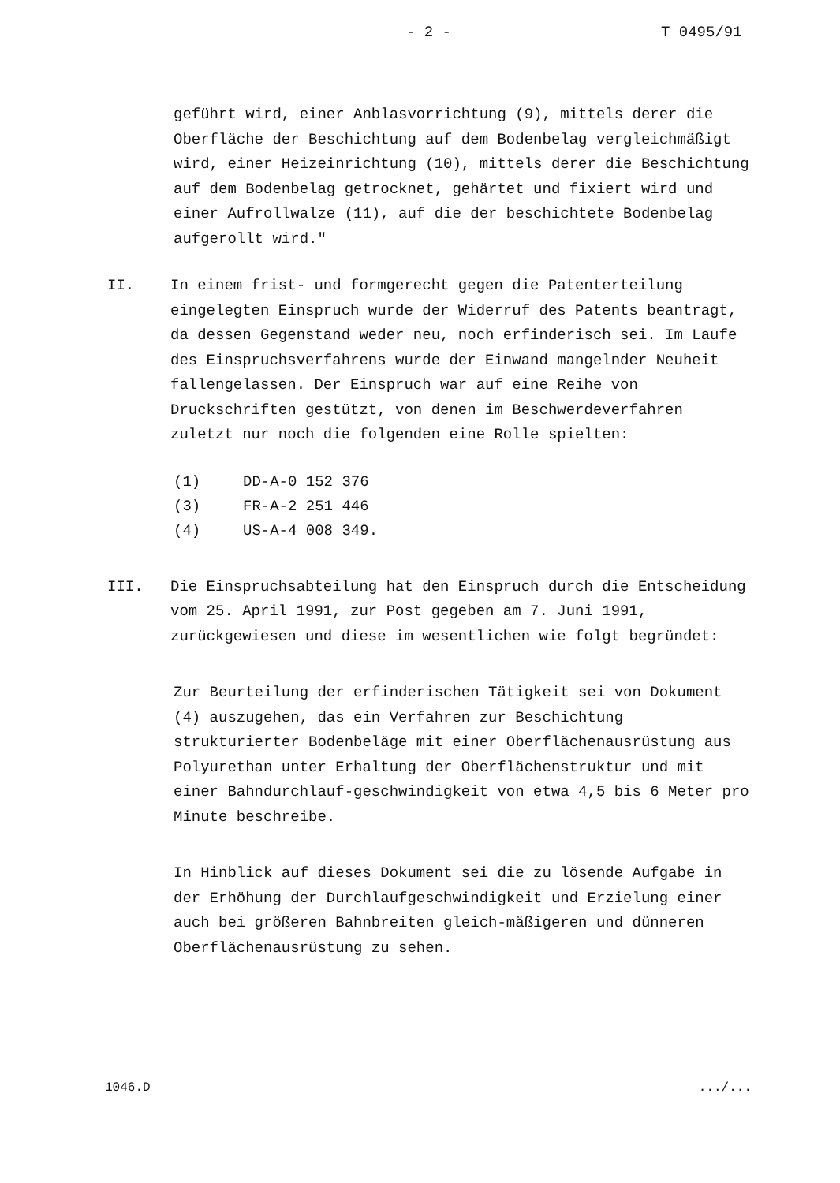- 2 - T 0495/91
geführt wird, einer Anblasvorrichtung (9), mittels derer die Oberfläche der Beschichtung auf dem Bodenbelag vergleichmäßigt wird, einer Heizeinrichtung (10), mittels derer die Beschichtung auf dem Bodenbelag getrocknet, gehärtet und fixiert wird und einer Aufrollwalze (11), auf die der beschichtete Bodenbelag aufgerollt wird."
II. In einem frist- und formgerecht gegen die Patenterteilung eingelegten Einspruch wurde der Widerruf des Patents beantragt, da dessen Gegenstand weder neu, noch erfinderisch sei. Im Laufe des Einspruchsverfahrens wurde der Einwand mangelnder Neuheit fallengelassen. Der Einspruch war auf eine Reihe von Druckschriften gestützt, von denen im Beschwerdeverfahren zuletzt nur noch die folgenden eine Rolle spielten:
| (1) | DD-A-0 152 376 |
| (3) | FR-A-2 251 446 |
| (4) | US-A-4 008 349. |
III. Die Einspruchsabteilung hat den Einspruch durch die Entscheidung vom 25. April 1991, zur Post gegeben am 7. Juni 1991, zurückgewiesen und diese im wesentlichen wie folgt begründet:
Zur Beurteilung der erfinderischen Tätigkeit sei von Dokument (4) auszugehen, das ein Verfahren zur Beschichtung strukturierter Bodenbeläge mit einer Oberflächenausrüstung aus Polyurethan unter Erhaltung der Oberflächenstruktur und mit einer Bahndurchlauf-geschwindigkeit von etwa 4,5 bis 6 Meter pro Minute beschreibe.
In Hinblick auf dieses Dokument sei die zu lösende Aufgabe in der Erhöhung der Durchlaufgeschwindigkeit und Erzielung einer auch bei größeren Bahnbreiten gleich-mäßigeren und dünneren Oberflächenausrüstung zu sehen.
1046.D.../...